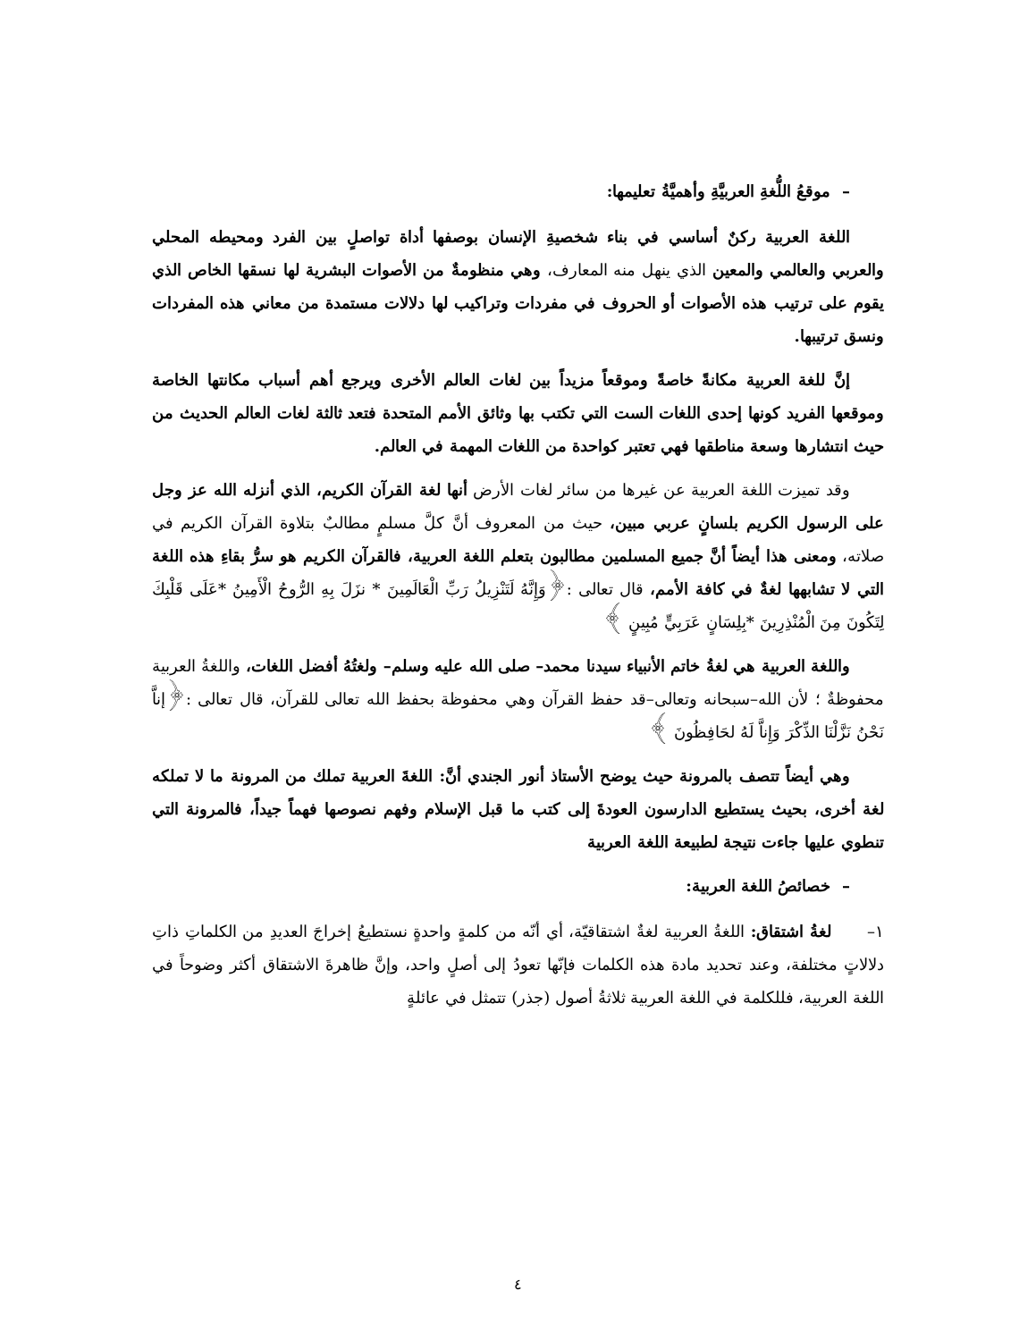– موقعُ اللُّغةِ العربيَّةِ وأهميَّةُ تعليمها:
اللغة العربية ركنٌ أساسي في بناء شخصيةِ الإنسان بوصفها أداة تواصلٍ بين الفرد ومحيطه المحلي والعربي والعالمي والمعين الذي ينهل منه المعارف، وهي منظومةٌ من الأصوات البشرية لها نسقها الخاص الذي يقوم على ترتيب هذه الأصوات أو الحروف في مفردات وتراكيب لها دلالات مستمدة من معاني هذه المفردات ونسق ترتيبها.
إنَّ للغة العربية مكانةً خاصةً وموقعاً مزيداً بين لغات العالم الأخرى ويرجع أهم أسباب مكانتها الخاصة وموقعها الفريد كونها إحدى اللغات الست التي تكتب بها وثائق الأمم المتحدة فتعد ثالثة لغات العالم الحديث من حيث انتشارها وسعة مناطقها فهي تعتبر كواحدة من اللغات المهمة في العالم.
وقد تميزت اللغة العربية عن غيرها من سائر لغات الأرض أنها لغة القرآن الكريم، الذي أنزله الله عز وجل على الرسول الكريم بلسانٍ عربي مبين، حيث من المعروف أنَّ كلَّ مسلمٍ مطالبٌ بتلاوة القرآن الكريم في صلاته، ومعنى هذا أيضاً أنَّ جميع المسلمين مطالبون بتعلم اللغة العربية، فالقرآن الكريم هو سرُّ بقاءِ هذه اللغة التي لا تشابهها لغةٌ في كافة الأمم، قال تعالى :﴿وَإِنَّهُ لَتَنْزِيلُ رَبِّ الْعَالَمِينَ * نزَلَ بِهِ الرُّوحُ الْأَمِينُ *عَلَى قَلْبِكَ لِتَكُونَ مِنَ الْمُنْذِرِينَ *بِلِسَانٍ عَرَبِيٍّ مُبِينٍ ﴾
واللغة العربية هي لغةُ خاتم الأنبياء سيدنا محمد– صلى الله عليه وسلم– ولغتُهُ أفضل اللغات، واللغةُ العربية محفوظةٌ ؛ لأن الله–سبحانه وتعالى–قد حفظ القرآن وهي محفوظة بحفظ الله تعالى للقرآن، قال تعالى :﴿إناَّ نَحْنُ نَزَّلْنَا الذِّكْرَ وَإِناَّ لَهُ لحَافِظُونَ ﴾
وهي أيضاً تتصف بالمرونة حيث يوضح الأستاذ أنور الجندي أنَّ: اللغةَ العربية تملك من المرونة ما لا تملكه لغة أخرى، بحيث يستطيع الدارسون العودةَ إلى كتب ما قبل الإسلام وفهم نصوصها فهماً جيداً، فالمرونة التي تنطوي عليها جاءت نتيجة لطبيعة اللغة العربية
– خصائصُ اللغة العربية:
١– لغةُ اشتقاق: اللغةُ العربية لغةٌ اشتقاقيّة، أي أنّه من كلمةٍ واحدةٍ نستطيعُ إخراجَ العديدِ من الكلماتِ ذاتِ دلالاتٍ مختلفة، وعند تحديد مادة هذه الكلمات فإنّها تعودُ إلى أصلٍ واحد، وإنَّ ظاهرةَ الاشتقاق أكثر وضوحاً في اللغة العربية، فللكلمة في اللغة العربية ثلاثةُ أصول (جذر) تتمثل في عائلةٍ
٤